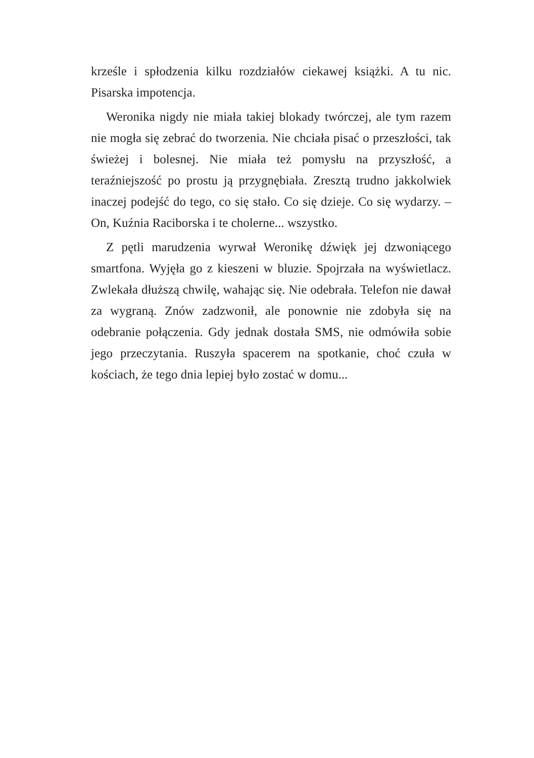krześle i spłodzenia kilku rozdziałów ciekawej książki. A tu nic. Pisarska impotencja.
Weronika nigdy nie miała takiej blokady twórczej, ale tym razem nie mogła się zebrać do tworzenia. Nie chciała pisać o przeszłości, tak świeżej i bolesnej. Nie miała też pomysłu na przyszłość, a teraźniejszość po prostu ją przygnębiała. Zresztą trudno jakkolwiek inaczej podejść do tego, co się stało. Co się dzieje. Co się wydarzy. – On, Kuźnia Raciborska i te cholerne... wszystko.
Z pętli marudzenia wyrwał Weronikę dźwięk jej dzwoniącego smartfona. Wyjęła go z kieszeni w bluzie. Spojrzała na wyświetlacz. Zwlekała dłuższą chwilę, wahając się. Nie odebrała. Telefon nie dawał za wygraną. Znów zadzwonił, ale ponownie nie zdobyła się na odebranie połączenia. Gdy jednak dostała SMS, nie odmówiła sobie jego przeczytania. Ruszyła spacerem na spotkanie, choć czuła w kościach, że tego dnia lepiej było zostać w domu...